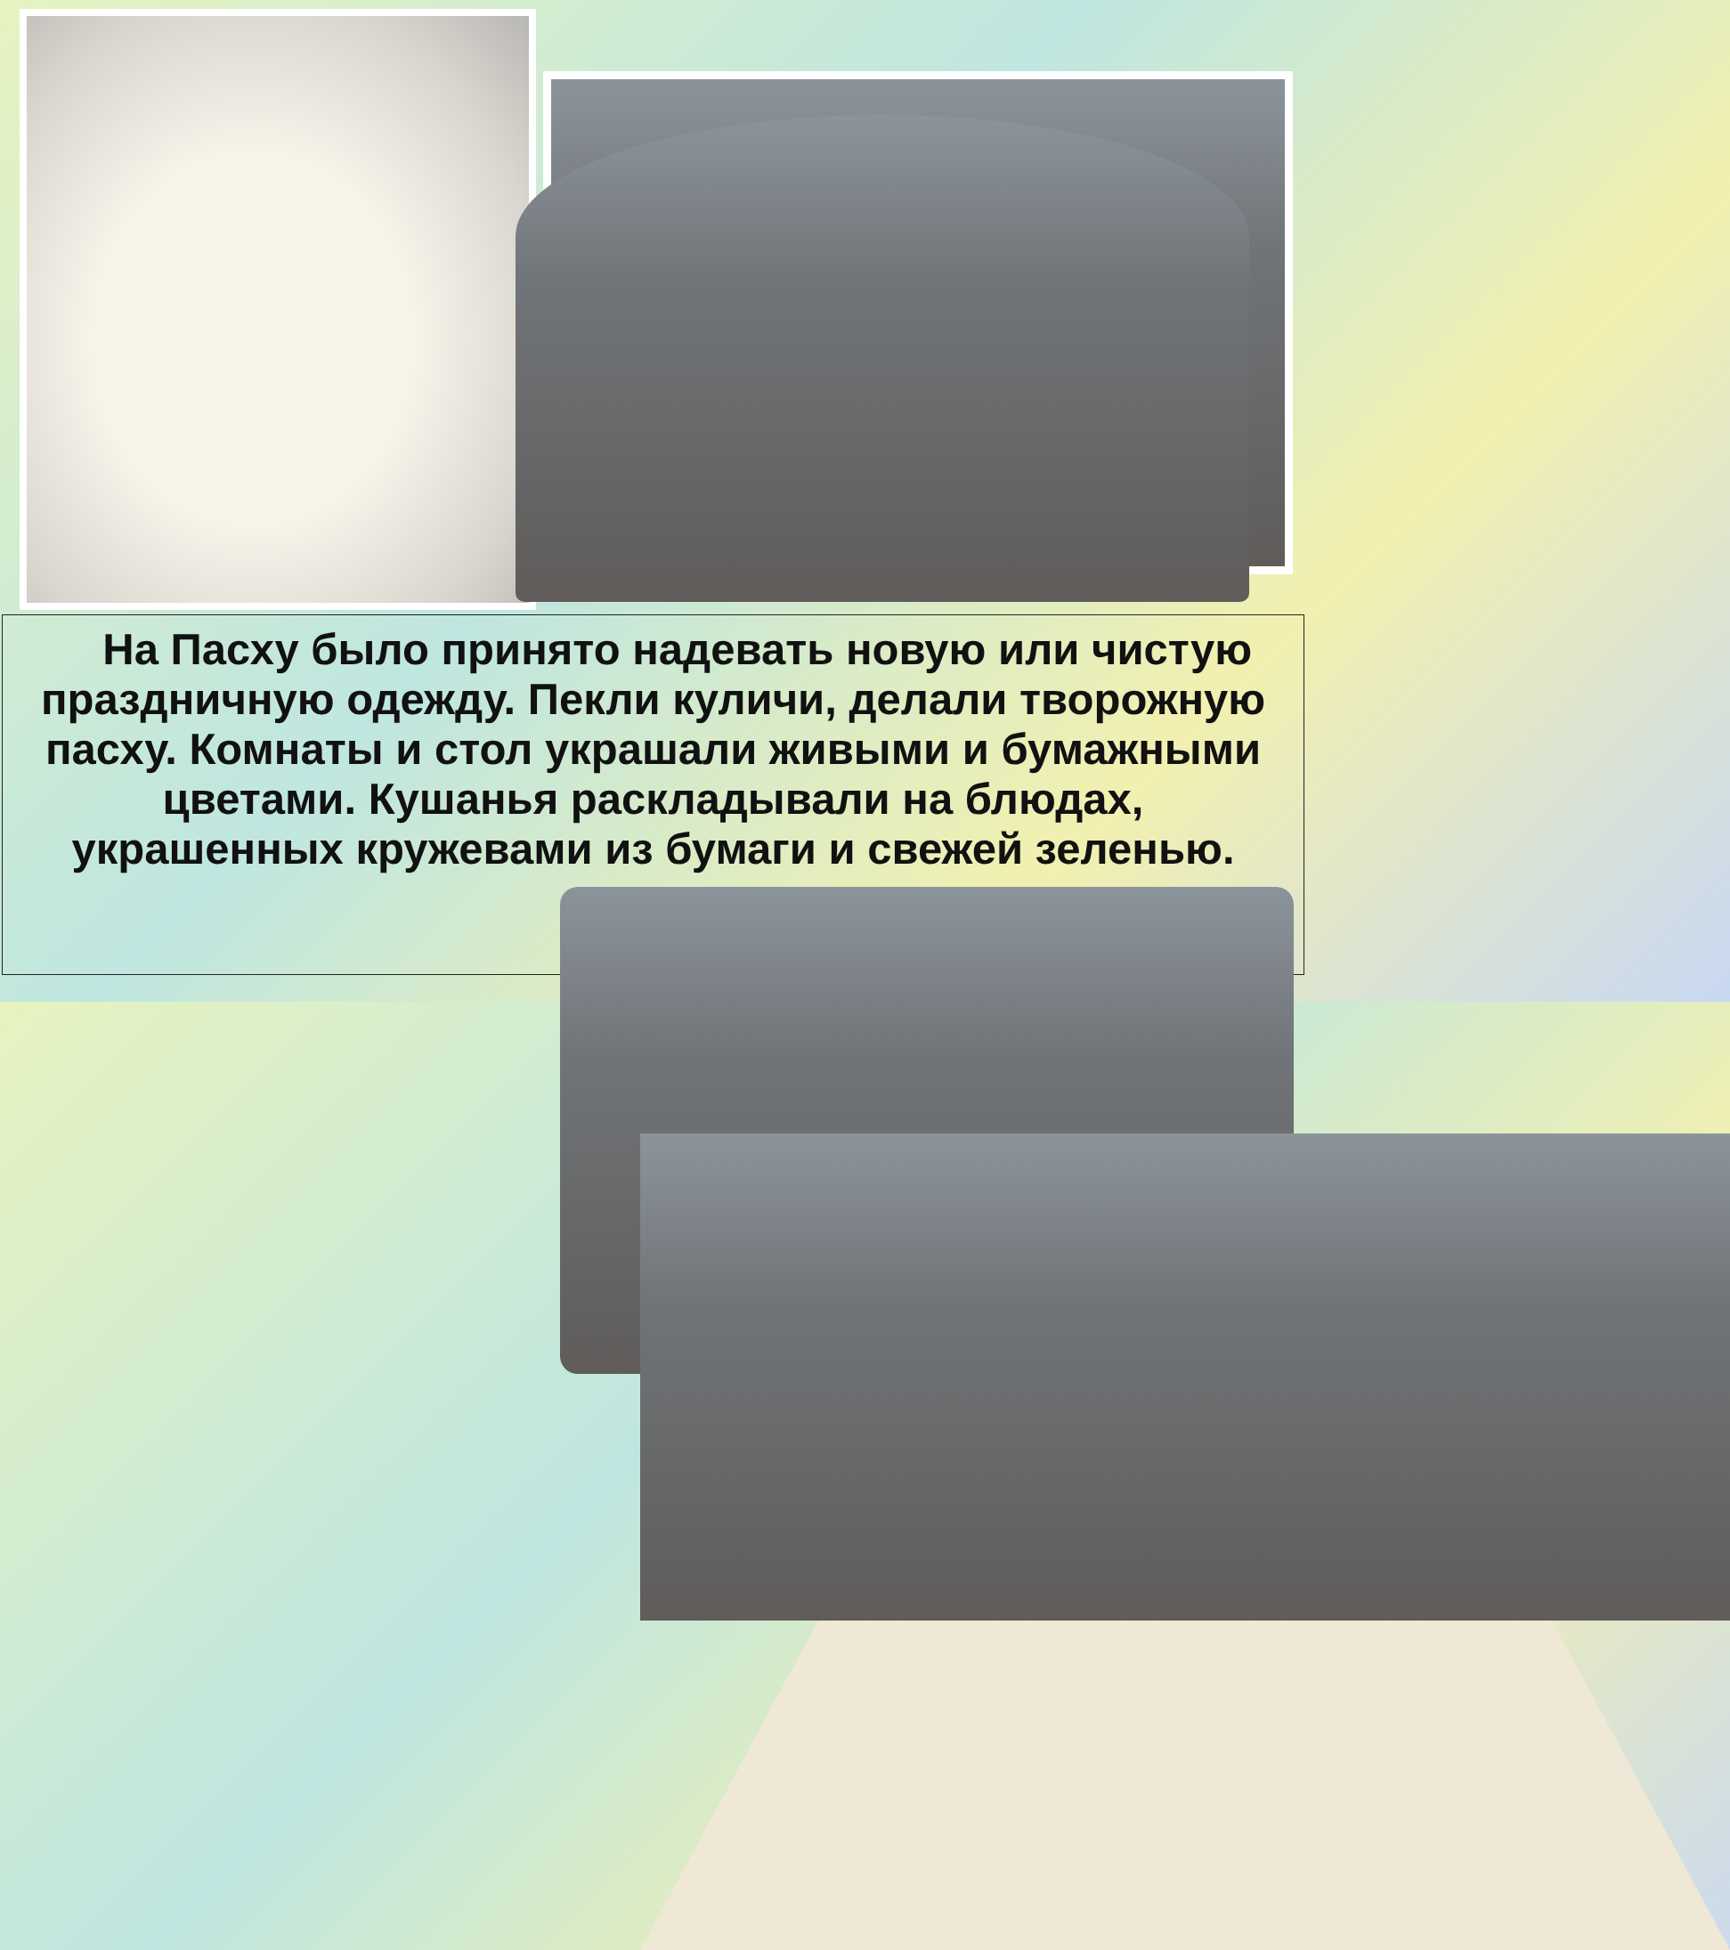На Пасху было принято надевать новую или чистую праздничную одежду. Пекли куличи, делали творожную пасху. Комнаты и стол украшали живыми и бумажными цветами. Кушанья раскладывали на блюдах, украшенных кружевами из бумаги и свежей зеленью.